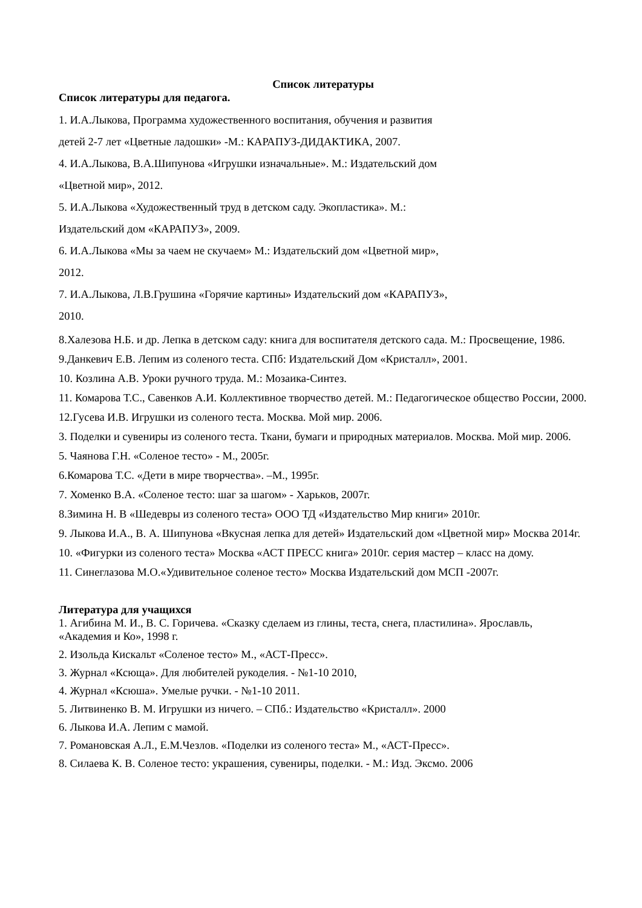Список литературы
Список литературы для педагога.
1. И.А.Лыкова, Программа художественного воспитания, обучения и развития
детей 2-7 лет «Цветные ладошки» -М.: КАРАПУЗ-ДИДАКТИКА, 2007.
4. И.А.Лыкова, В.А.Шипунова «Игрушки изначальные». М.: Издательский дом
«Цветной мир», 2012.
5. И.А.Лыкова «Художественный труд в детском саду. Экопластика». М.:
Издательский дом «КАРАПУЗ», 2009.
6. И.А.Лыкова «Мы за чаем не скучаем» М.: Издательский дом «Цветной мир»,
2012.
7. И.А.Лыкова, Л.В.Грушина «Горячие картины» Издательский дом «КАРАПУЗ»,
2010.
8.Халезова Н.Б. и др. Лепка в детском саду: книга для воспитателя детского сада. М.: Просвещение, 1986.
9.Данкевич Е.В. Лепим из соленого теста. СПб: Издательский Дом «Кристалл», 2001.
10. Козлина А.В. Уроки ручного труда. М.: Мозаика-Синтез.
11. Комарова Т.С., Савенков А.И. Коллективное творчество детей. М.: Педагогическое общество России, 2000.
12.Гусева И.В. Игрушки из соленого теста. Москва. Мой мир. 2006.
3. Поделки и сувениры из соленого теста. Ткани, бумаги и природных материалов. Москва. Мой мир. 2006.
5. Чаянова Г.Н. «Соленое тесто» - М., 2005г.
6.Комарова Т.С. «Дети в мире творчества». –М., 1995г.
7. Хоменко В.А. «Соленое тесто: шаг за шагом» - Харьков, 2007г.
8.Зимина Н. В «Шедевры из соленого теста» ООО ТД «Издательство Мир книги» 2010г.
9. Лыкова И.А., В. А. Шипунова «Вкусная лепка для детей» Издательский дом «Цветной мир» Москва 2014г.
10. «Фигурки из соленого теста» Москва «АСТ ПРЕСС книга» 2010г. серия мастер – класс на дому.
11. Синеглазова М.О.«Удивительное соленое тесто» Москва Издательский дом МСП -2007г.
Литература для учащихся
1. Агибина М. И., В. С. Горичева. «Сказку сделаем из глины, теста, снега, пластилина». Ярославль, «Академия и Ко», 1998 г.
2. Изольда Кискальт «Соленое тесто» М., «АСТ-Пресс».
3. Журнал «Ксюща». Для любителей рукоделия. - №1-10 2010,
4. Журнал «Ксюша». Умелые ручки. - №1-10 2011.
5. Литвиненко В. М. Игрушки из ничего. – СПб.: Издательство «Кристалл». 2000
6. Лыкова И.А. Лепим с мамой.
7. Романовская А.Л., Е.М.Чезлов. «Поделки из соленого теста» М., «АСТ-Пресс».
8. Силаева К. В. Соленое тесто: украшения, сувениры, поделки. - М.: Изд. Эксмо. 2006